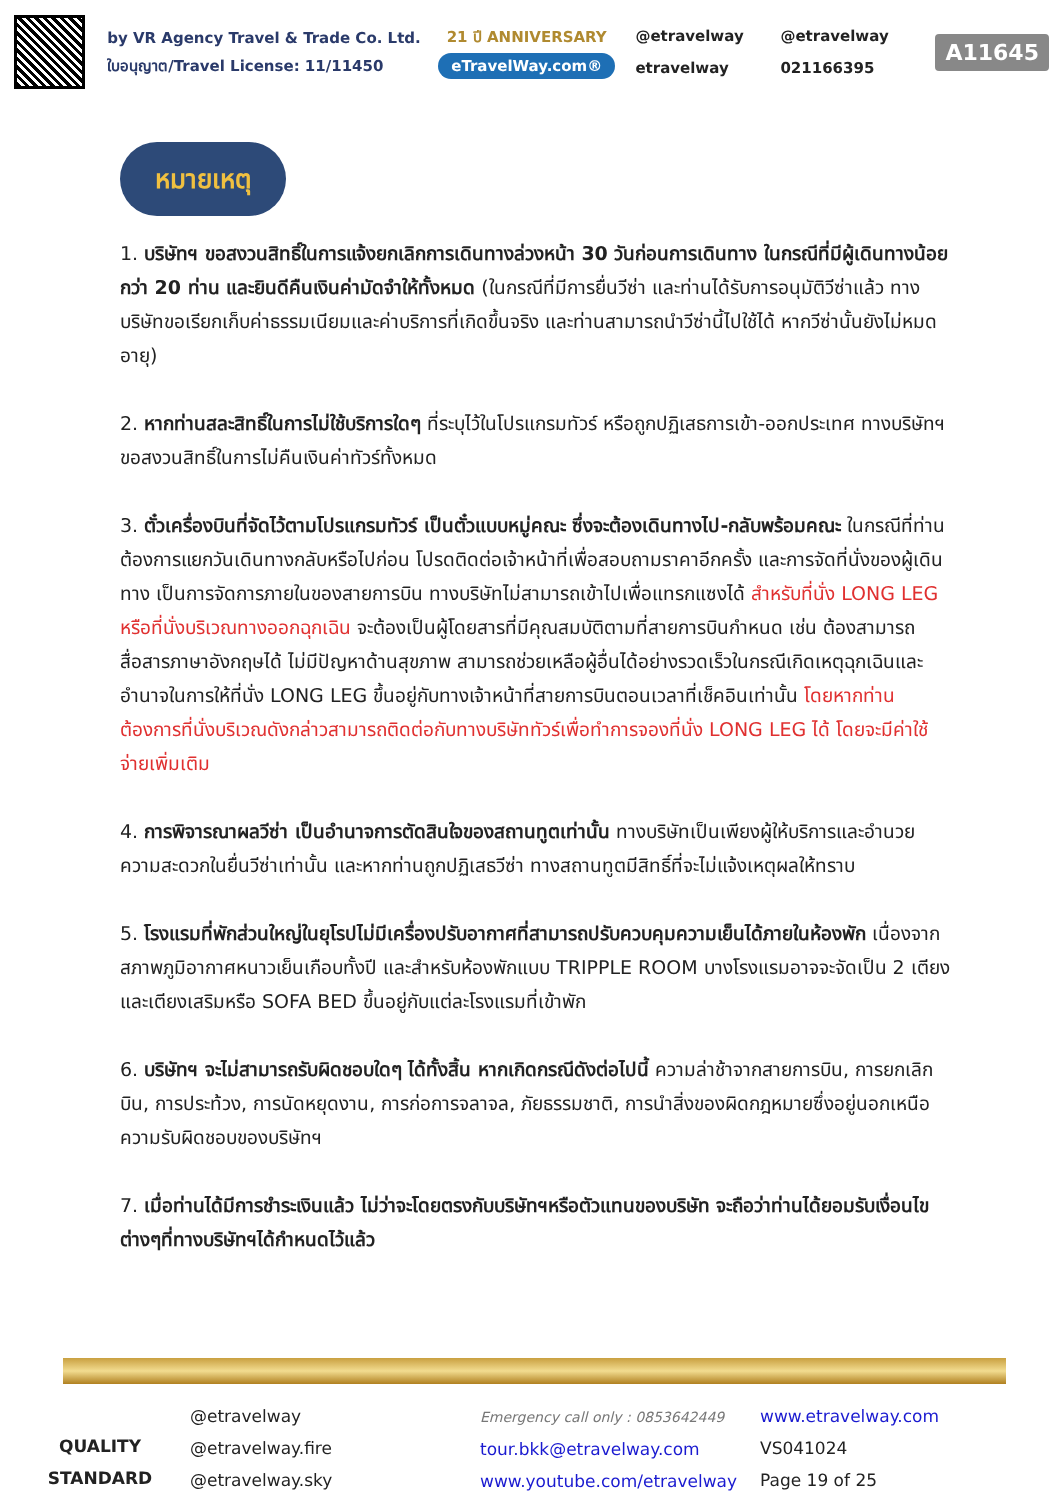by VR Agency Travel & Trade Co. Ltd.
ใบอนุญาต/Travel License: 11/11450
21 ปี ANNIVERSARY
eTravelWay.com®
@etravelway @etravelway etravelway 021166395
A11645
หมายเหตุ
1. บริษัทฯ ขอสงวนสิทธิ์ในการแจ้งยกเลิกการเดินทางล่วงหน้า 30 วันก่อนการเดินทาง ในกรณีที่มีผู้เดินทางน้อยกว่า 20 ท่าน และยินดีคืนเงินค่ามัดจำให้ทั้งหมด (ในกรณีที่มีการยื่นวีซ่า และท่านได้รับการอนุมัติวีซ่าแล้ว ทางบริษัทขอเรียกเก็บค่าธรรมเนียมและค่าบริการที่เกิดขึ้นจริง และท่านสามารถนำวีซ่านี้ไปใช้ได้ หากวีซ่านั้นยังไม่หมดอายุ)
2. หากท่านสละสิทธิ์ในการไม่ใช้บริการใดๆ ที่ระบุไว้ในโปรแกรมทัวร์ หรือถูกปฏิเสธการเข้า-ออกประเทศ ทางบริษัทฯขอสงวนสิทธิ์ในการไม่คืนเงินค่าทัวร์ทั้งหมด
3. ตั๋วเครื่องบินที่จัดไว้ตามโปรแกรมทัวร์ เป็นตั๋วแบบหมู่คณะ ซึ่งจะต้องเดินทางไป-กลับพร้อมคณะ ในกรณีที่ท่านต้องการแยกวันเดินทางกลับหรือไปก่อน โปรดติดต่อเจ้าหน้าที่เพื่อสอบถามราคาอีกครั้ง และการจัดที่นั่งของผู้เดินทาง เป็นการจัดการภายในของสายการบิน ทางบริษัทไม่สามารถเข้าไปเพื่อแทรกแซงได้ สำหรับที่นั่ง LONG LEG หรือที่นั่งบริเวณทางออกฉุกเฉิน จะต้องเป็นผู้โดยสารที่มีคุณสมบัติตามที่สายการบินกำหนด เช่น ต้องสามารถสื่อสารภาษาอังกฤษได้ ไม่มีปัญหาด้านสุขภาพ สามารถช่วยเหลือผู้อื่นได้อย่างรวดเร็วในกรณีเกิดเหตุฉุกเฉินและอำนาจในการให้ที่นั่ง LONG LEG ขึ้นอยู่กับทางเจ้าหน้าที่สายการบินตอนเวลาที่เช็คอินเท่านั้น โดยหากท่านต้องการที่นั่งบริเวณดังกล่าวสามารถติดต่อกับทางบริษัททัวร์เพื่อทำการจองที่นั่ง LONG LEG ได้ โดยจะมีค่าใช้จ่ายเพิ่มเติม
4. การพิจารณาผลวีซ่า เป็นอำนาจการตัดสินใจของสถานทูตเท่านั้น ทางบริษัทเป็นเพียงผู้ให้บริการและอำนวยความสะดวกในยื่นวีซ่าเท่านั้น และหากท่านถูกปฏิเสธวีซ่า ทางสถานทูตมีสิทธิ์ที่จะไม่แจ้งเหตุผลให้ทราบ
5. โรงแรมที่พักส่วนใหญ่ในยุโรปไม่มีเครื่องปรับอากาศที่สามารถปรับควบคุมความเย็นได้ภายในห้องพัก เนื่องจากสภาพภูมิอากาศหนาวเย็นเกือบทั้งปี และสำหรับห้องพักแบบ TRIPPLE ROOM บางโรงแรมอาจจะจัดเป็น 2 เตียง และเตียงเสริมหรือ SOFA BED ขึ้นอยู่กับแต่ละโรงแรมที่เข้าพัก
6. บริษัทฯ จะไม่สามารถรับผิดชอบใดๆ ได้ทั้งสิ้น หากเกิดกรณีดังต่อไปนี้ ความล่าช้าจากสายการบิน, การยกเลิกบิน, การประท้วง, การนัดหยุดงาน, การก่อการจลาจล, ภัยธรรมชาติ, การนำสิ่งของผิดกฎหมายซึ่งอยู่นอกเหนือความรับผิดชอบของบริษัทฯ
7. เมื่อท่านได้มีการชำระเงินแล้ว ไม่ว่าจะโดยตรงกับบริษัทฯหรือตัวแทนของบริษัท จะถือว่าท่านได้ยอมรับเงื่อนไขต่างๆที่ทางบริษัทฯได้กำหนดไว้แล้ว
QUALITY STANDARD
@etravelway
@etravelway.fire
@etravelway.sky
Emergency call only : 0853642449
tour.bkk@etravelway.com
www.youtube.com/etravelway
www.etravelway.com
VS041024
Page 19 of 25